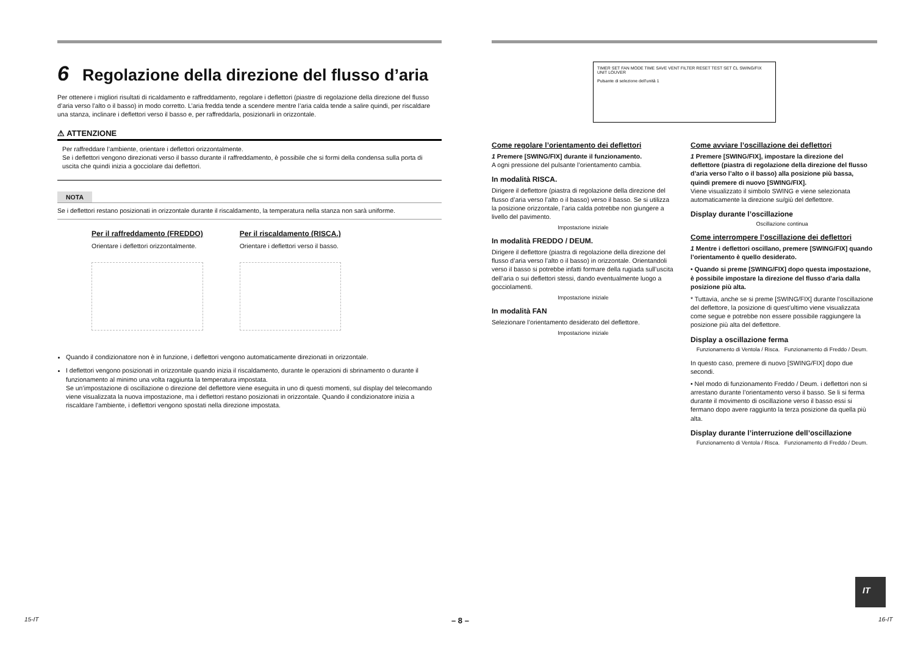6 Regolazione della direzione del flusso d’aria
Per ottenere i migliori risultati di ricaldamento e raffreddamento, regolare i deflettori (piastre di regolazione della direzione del flusso d’aria verso l’alto o il basso) in modo corretto. L’aria fredda tende a scendere mentre l’aria calda tende a salire quindi, per riscaldare una stanza, inclinare i deflettori verso il basso e, per raffreddarla, posizionarli in orizzontale.
⚠ ATTENZIONE
Per raffreddare l’ambiente, orientare i deflettori orizzontalmente.
Se i deflettori vengono direzionati verso il basso durante il raffreddamento, è possibile che si formi della condensa sulla porta di uscita che quindi inizia a gocciolare dai deflettori.
NOTA
Se i deflettori restano posizionati in orizzontale durante il riscaldamento, la temperatura nella stanza non sarà uniforme.
Per il raffreddamento (FREDDO)
Orientare i deflettori orizzontalmente.
Per il riscaldamento (RISCA.)
Orientare i deflettori verso il basso.
Quando il condizionatore non è in funzione, i deflettori vengono automaticamente direzionati in orizzontale.
I deflettori vengono posizionati in orizzontale quando inizia il riscaldamento, durante le operazioni di sbrinamento o durante il funzionamento al minimo una volta raggiunta la temperatura impostata.
Se un’impostazione di oscillazione o direzione del deflettore viene eseguita in uno di questi momenti, sul display del telecomando viene visualizzata la nuova impostazione, ma i deflettori restano posizionati in orizzontale. Quando il condizionatore inizia a riscaldare l’ambiente, i deflettori vengono spostati nella direzione impostata.
TIMER SET FAN MODE TIME SAVE VENT FILTER RESET TEST SET CL SWING/FIX UNIT LOUVER
Pulsante di selezione dell’unità 1
Come regolare l’orientamento dei deflettori
1 Premere [SWING/FIX] durante il funzionamento.
A ogni pressione del pulsante l’orientamento cambia.
In modalità RISCA.
Dirigere il deflettore (piastra di regolazione della direzione del flusso d’aria verso l’alto o il basso) verso il basso. Se si utilizza la posizione orizzontale, l’aria calda potrebbe non giungere a livello del pavimento.
Impostazione iniziale
In modalità FREDDO / DEUM.
Dirigere il deflettore (piastra di regolazione della direzione del flusso d’aria verso l’alto o il basso) in orizzontale. Orientandoli verso il basso si potrebbe infatti formare della rugiada sull’uscita dell’aria o sui deflettori stessi, dando eventualmente luogo a gocciolamenti.
Impostazione iniziale
In modalità FAN
Selezionare l’orientamento desiderato del deflettore.
Impostazione iniziale
Come avviare l’oscillazione dei deflettori
1 Premere [SWING/FIX], impostare la direzione del deflettore (piastra di regolazione della direzione del flusso d’aria verso l’alto o il basso) alla posizione più bassa, quindi premere di nuovo [SWING/FIX].
Viene visualizzato il simbolo SWING e viene selezionata automaticamente la direzione su/giù del deflettore.
Display durante l’oscillazione
Oscillazione continua
Come interrompere l’oscillazione dei deflettori
1 Mentre i deflettori oscillano, premere [SWING/FIX] quando l’orientamento è quello desiderato.
• Quando si preme [SWING/FIX] dopo questa impostazione, è possibile impostare la direzione del flusso d’aria dalla posizione più alta.
* Tuttavia, anche se si preme [SWING/FIX] durante l’oscillazione del deflettore, la posizione di quest’ultimo viene visualizzata come segue e potrebbe non essere possibile raggiungere la posizione più alta del deflettore.
Display a oscillazione ferma
Funzionamento di Ventola / Risca. Funzionamento di Freddo / Deum.
In questo caso, premere di nuovo [SWING/FIX] dopo due secondi.
• Nel modo di funzionamento Freddo / Deum. i deflettori non si arrestano durante l’orientamento verso il basso. Se li si ferma durante il movimento di oscillazione verso il basso essi si fermano dopo avere raggiunto la terza posizione da quella più alta.
Display durante l’interruzione dell’oscillazione
Funzionamento di Ventola / Risca. Funzionamento di Freddo / Deum.
15-IT – 8 –
IT
16-IT